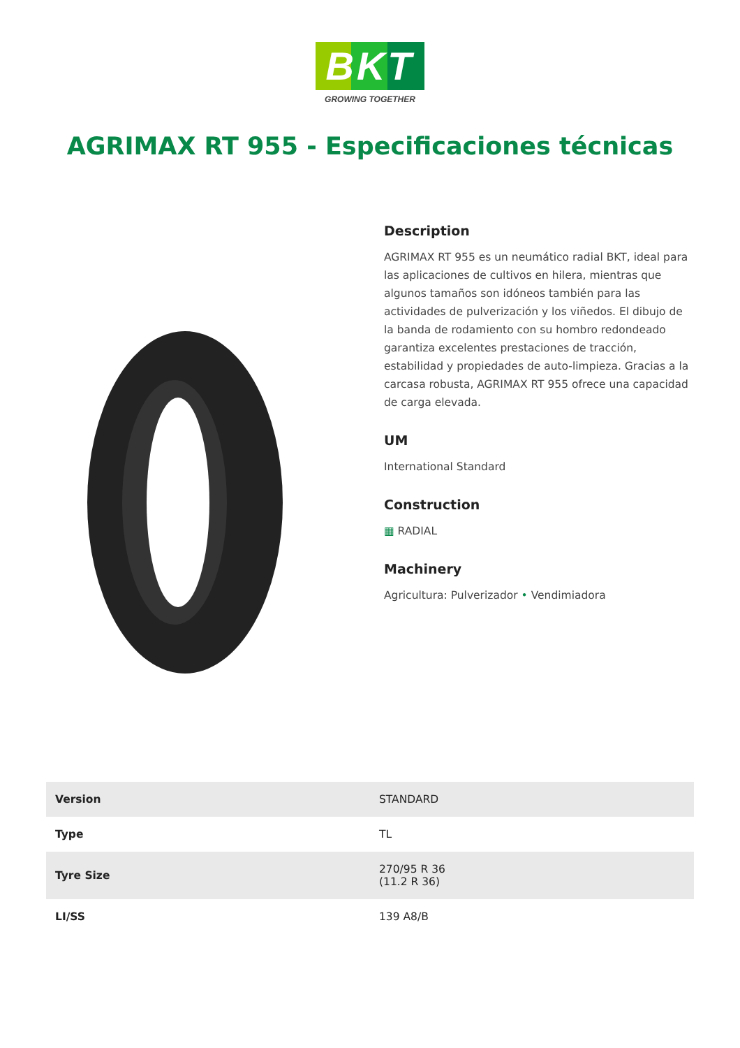BKT
GROWING TOGETHER
AGRIMAX RT 955 - Especificaciones técnicas
Description
AGRIMAX RT 955 es un neumático radial BKT, ideal para las aplicaciones de cultivos en hilera, mientras que algunos tamaños son idóneos también para las actividades de pulverización y los viñedos. El dibujo de la banda de rodamiento con su hombro redondeado garantiza excelentes prestaciones de tracción, estabilidad y propiedades de auto-limpieza. Gracias a la carcasa robusta, AGRIMAX RT 955 ofrece una capacidad de carga elevada.
UM
International Standard
Construction
▦ RADIAL
Machinery
Agricultura: Pulverizador • Vendimiadora
| Version | STANDARD |
| Type | TL |
| Tyre Size | 270/95 R 36 (11.2 R 36) |
| LI/SS | 139 A8/B |